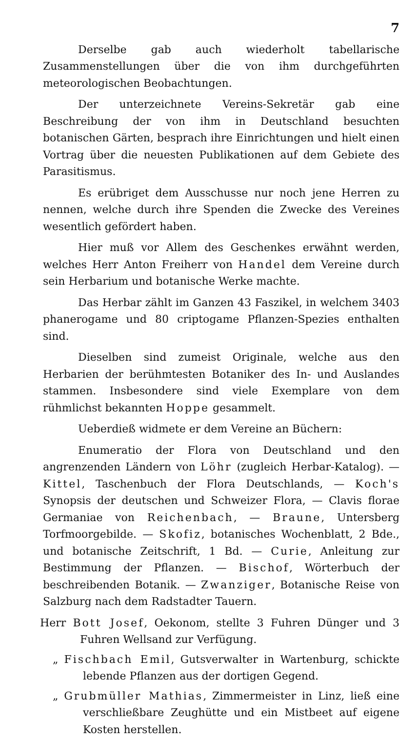7
Derselbe gab auch wiederholt tabellarische Zusammenstellungen über die von ihm durchgeführten meteorologischen Beobachtungen.
Der unterzeichnete Vereins-Sekretär gab eine Beschreibung der von ihm in Deutschland besuchten botanischen Gärten, besprach ihre Einrichtungen und hielt einen Vortrag über die neuesten Publikationen auf dem Gebiete des Parasitismus.
Es erübriget dem Ausschusse nur noch jene Herren zu nennen, welche durch ihre Spenden die Zwecke des Vereines wesentlich gefördert haben.
Hier muß vor Allem des Geschenkes erwähnt werden, welches Herr Anton Freiherr von Handel dem Vereine durch sein Herbarium und botanische Werke machte.
Das Herbar zählt im Ganzen 43 Faszikel, in welchem 3403 phanerogame und 80 criptogame Pflanzen-Spezies enthalten sind.
Dieselben sind zumeist Originale, welche aus den Herbarien der berühmtesten Botaniker des In- und Auslandes stammen. Insbesondere sind viele Exemplare von dem rühmlichst bekannten Hoppe gesammelt.
Ueberdieß widmete er dem Vereine an Büchern:
Enumeratio der Flora von Deutschland und den angrenzenden Ländern von Löhr (zugleich Herbar-Katalog). — Kittel, Taschenbuch der Flora Deutschlands, — Koch's Synopsis der deutschen und Schweizer Flora, — Clavis florae Germaniae von Reichenbach, — Braune, Untersberg Torfmoorgebilde. — Skofiz, botanisches Wochenblatt, 2 Bde., und botanische Zeitschrift, 1 Bd. — Curie, Anleitung zur Bestimmung der Pflanzen. — Bischof, Wörterbuch der beschreibenden Botanik. — Zwanziger, Botanische Reise von Salzburg nach dem Radstadter Tauern.
Herr Bott Josef, Oekonom, stellte 3 Fuhren Dünger und 3 Fuhren Wellsand zur Verfügung.
„ Fischbach Emil, Gutsverwalter in Wartenburg, schickte lebende Pflanzen aus der dortigen Gegend.
„ Grubmüller Mathias, Zimmermeister in Linz, ließ eine verschließbare Zeughütte und ein Mistbeet auf eigene Kosten herstellen.